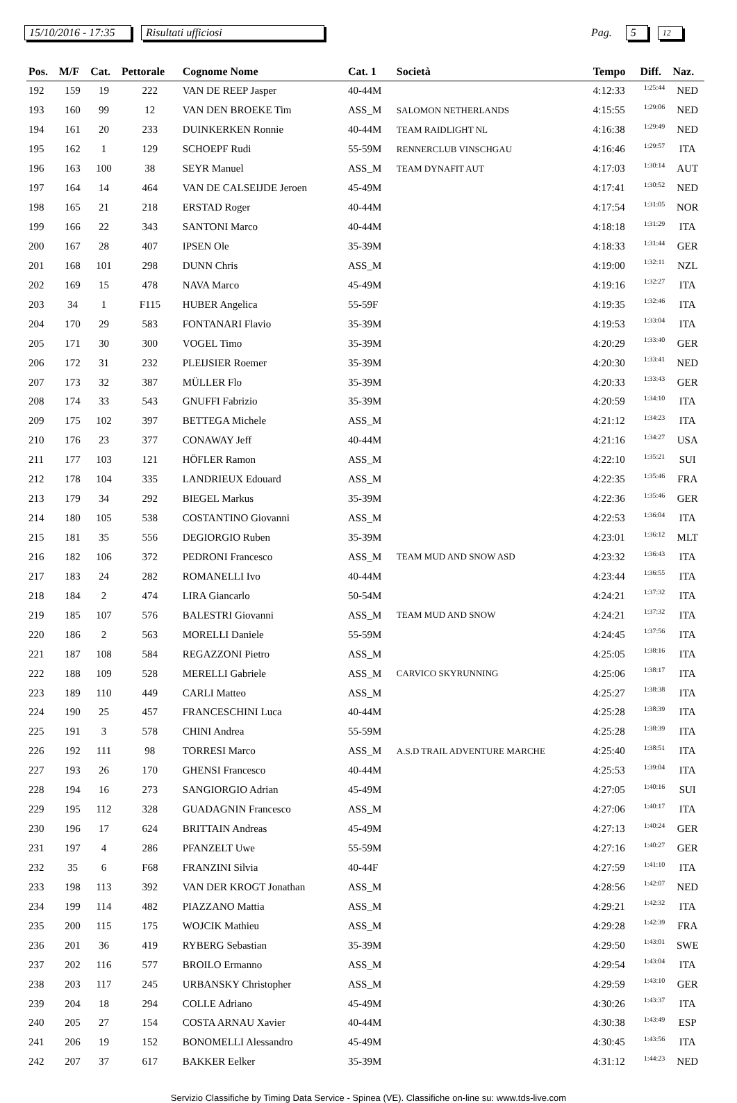15/10/2016 - 17:35 Risultati ufficiosi Pag. 5 12
| Pos. | M/F | Cat. | Pettorale | Cognome Nome | Cat. 1 | Società | Tempo | Diff. | Naz. |
| --- | --- | --- | --- | --- | --- | --- | --- | --- | --- |
| 192 | 159 | 19 | 222 | VAN DE REEP Jasper | 40-44M | | 4:12:33 | 1:25:44 | NED |
| 193 | 160 | 99 | 12 | VAN DEN BROEKE Tim | ASS_M | SALOMON NETHERLANDS | 4:15:55 | 1:29:06 | NED |
| 194 | 161 | 20 | 233 | DUINKERKEN Ronnie | 40-44M | TEAM RAIDLIGHT NL | 4:16:38 | 1:29:49 | NED |
| 195 | 162 | 1 | 129 | SCHOEPF Rudi | 55-59M | RENNERCLUB VINSCHGAU | 4:16:46 | 1:29:57 | ITA |
| 196 | 163 | 100 | 38 | SEYR Manuel | ASS_M | TEAM DYNAFIT AUT | 4:17:03 | 1:30:14 | AUT |
| 197 | 164 | 14 | 464 | VAN DE CALSEIJDE Jeroen | 45-49M | | 4:17:41 | 1:30:52 | NED |
| 198 | 165 | 21 | 218 | ERSTAD Roger | 40-44M | | 4:17:54 | 1:31:05 | NOR |
| 199 | 166 | 22 | 343 | SANTONI Marco | 40-44M | | 4:18:18 | 1:31:29 | ITA |
| 200 | 167 | 28 | 407 | IPSEN Ole | 35-39M | | 4:18:33 | 1:31:44 | GER |
| 201 | 168 | 101 | 298 | DUNN Chris | ASS_M | | 4:19:00 | 1:32:11 | NZL |
| 202 | 169 | 15 | 478 | NAVA Marco | 45-49M | | 4:19:16 | 1:32:27 | ITA |
| 203 | 34 | 1 | F115 | HUBER Angelica | 55-59F | | 4:19:35 | 1:32:46 | ITA |
| 204 | 170 | 29 | 583 | FONTANARI Flavio | 35-39M | | 4:19:53 | 1:33:04 | ITA |
| 205 | 171 | 30 | 300 | VOGEL Timo | 35-39M | | 4:20:29 | 1:33:40 | GER |
| 206 | 172 | 31 | 232 | PLEIJSIER Roemer | 35-39M | | 4:20:30 | 1:33:41 | NED |
| 207 | 173 | 32 | 387 | MÜLLER Flo | 35-39M | | 4:20:33 | 1:33:43 | GER |
| 208 | 174 | 33 | 543 | GNUFFI Fabrizio | 35-39M | | 4:20:59 | 1:34:10 | ITA |
| 209 | 175 | 102 | 397 | BETTEGA Michele | ASS_M | | 4:21:12 | 1:34:23 | ITA |
| 210 | 176 | 23 | 377 | CONAWAY Jeff | 40-44M | | 4:21:16 | 1:34:27 | USA |
| 211 | 177 | 103 | 121 | HÖFLER Ramon | ASS_M | | 4:22:10 | 1:35:21 | SUI |
| 212 | 178 | 104 | 335 | LANDRIEUX Edouard | ASS_M | | 4:22:35 | 1:35:46 | FRA |
| 213 | 179 | 34 | 292 | BIEGEL Markus | 35-39M | | 4:22:36 | 1:35:46 | GER |
| 214 | 180 | 105 | 538 | COSTANTINO Giovanni | ASS_M | | 4:22:53 | 1:36:04 | ITA |
| 215 | 181 | 35 | 556 | DEGIORGIO Ruben | 35-39M | | 4:23:01 | 1:36:12 | MLT |
| 216 | 182 | 106 | 372 | PEDRONI Francesco | ASS_M | TEAM MUD AND SNOW ASD | 4:23:32 | 1:36:43 | ITA |
| 217 | 183 | 24 | 282 | ROMANELLI Ivo | 40-44M | | 4:23:44 | 1:36:55 | ITA |
| 218 | 184 | 2 | 474 | LIRA Giancarlo | 50-54M | | 4:24:21 | 1:37:32 | ITA |
| 219 | 185 | 107 | 576 | BALESTRI Giovanni | ASS_M | TEAM MUD AND SNOW | 4:24:21 | 1:37:32 | ITA |
| 220 | 186 | 2 | 563 | MORELLI Daniele | 55-59M | | 4:24:45 | 1:37:56 | ITA |
| 221 | 187 | 108 | 584 | REGAZZONI Pietro | ASS_M | | 4:25:05 | 1:38:16 | ITA |
| 222 | 188 | 109 | 528 | MERELLI Gabriele | ASS_M | CARVICO SKYRUNNING | 4:25:06 | 1:38:17 | ITA |
| 223 | 189 | 110 | 449 | CARLI Matteo | ASS_M | | 4:25:27 | 1:38:38 | ITA |
| 224 | 190 | 25 | 457 | FRANCESCHINI Luca | 40-44M | | 4:25:28 | 1:38:39 | ITA |
| 225 | 191 | 3 | 578 | CHINI Andrea | 55-59M | | 4:25:28 | 1:38:39 | ITA |
| 226 | 192 | 111 | 98 | TORRESI Marco | ASS_M | A.S.D TRAIL ADVENTURE MARCHE | 4:25:40 | 1:38:51 | ITA |
| 227 | 193 | 26 | 170 | GHENSI Francesco | 40-44M | | 4:25:53 | 1:39:04 | ITA |
| 228 | 194 | 16 | 273 | SANGIORGIO Adrian | 45-49M | | 4:27:05 | 1:40:16 | SUI |
| 229 | 195 | 112 | 328 | GUADAGNIN Francesco | ASS_M | | 4:27:06 | 1:40:17 | ITA |
| 230 | 196 | 17 | 624 | BRITTAIN Andreas | 45-49M | | 4:27:13 | 1:40:24 | GER |
| 231 | 197 | 4 | 286 | PFANZELT Uwe | 55-59M | | 4:27:16 | 1:40:27 | GER |
| 232 | 35 | 6 | F68 | FRANZINI Silvia | 40-44F | | 4:27:59 | 1:41:10 | ITA |
| 233 | 198 | 113 | 392 | VAN DER KROGT Jonathan | ASS_M | | 4:28:56 | 1:42:07 | NED |
| 234 | 199 | 114 | 482 | PIAZZANO Mattia | ASS_M | | 4:29:21 | 1:42:32 | ITA |
| 235 | 200 | 115 | 175 | WOJCIK Mathieu | ASS_M | | 4:29:28 | 1:42:39 | FRA |
| 236 | 201 | 36 | 419 | RYBERG Sebastian | 35-39M | | 4:29:50 | 1:43:01 | SWE |
| 237 | 202 | 116 | 577 | BROILO Ermanno | ASS_M | | 4:29:54 | 1:43:04 | ITA |
| 238 | 203 | 117 | 245 | URBANSKY Christopher | ASS_M | | 4:29:59 | 1:43:10 | GER |
| 239 | 204 | 18 | 294 | COLLE Adriano | 45-49M | | 4:30:26 | 1:43:37 | ITA |
| 240 | 205 | 27 | 154 | COSTA ARNAU Xavier | 40-44M | | 4:30:38 | 1:43:49 | ESP |
| 241 | 206 | 19 | 152 | BONOMELLI Alessandro | 45-49M | | 4:30:45 | 1:43:56 | ITA |
| 242 | 207 | 37 | 617 | BAKKER Eelker | 35-39M | | 4:31:12 | 1:44:23 | NED |
Servizio Classifiche by Timing Data Service - Spinea (VE). Classifiche on-line su: www.tds-live.com